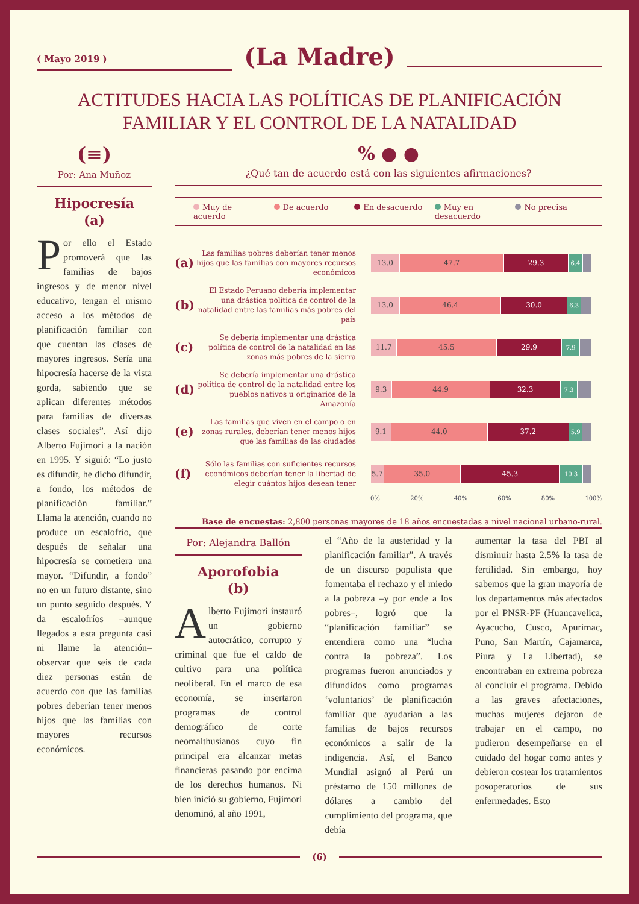( Mayo 2019 )
(La Madre)
ACTITUDES HACIA LAS POLÍTICAS DE PLANIFICACIÓN
FAMILIAR Y EL CONTROL DE LA NATALIDAD
(≡)
Por: Ana Muñoz
Hipocresía
(a)
Por ello el Estado promoverá que las familias de bajos ingresos y de menor nivel educativo, tengan el mismo acceso a los métodos de planificación familiar con que cuentan las clases de mayores ingresos. Sería una hipocresía hacerse de la vista gorda, sabiendo que se aplican diferentes métodos para familias de diversas clases sociales”. Así dijo Alberto Fujimori a la nación en 1995. Y siguió: “Lo justo es difundir, he dicho difundir, a fondo, los métodos de planificación familiar.” Llama la atención, cuando no produce un escalofrío, que después de señalar una hipocresía se cometiera una mayor. “Difundir, a fondo” no en un futuro distante, sino un punto seguido después. Y da escalofríos –aunque llegados a esta pregunta casi ni llame la atención– observar que seis de cada diez personas están de acuerdo con que las familias pobres deberían tener menos hijos que las familias con mayores recursos económicos.
% ● ●
¿Qué tan de acuerdo está con las siguientes afirmaciones?
Muy de acuerdo De acuerdo En desacuerdo Muy en desacuerdo No precisa
(a)
Las familias pobres deberían tener menos hijos que las familias con mayores recursos económicos
13.0 47.7 29.3
6.4
(b)
El Estado Peruano debería implementar una drástica política de control de la natalidad entre las familias más pobres del país
13.0 46.4 30.0
6.3
(c)
Se debería implementar una drástica política de control de la natalidad en las zonas más pobres de la sierra
11.7 45.5 29.9
7.9
(d)
Se debería implementar una drástica política de control de la natalidad entre los pueblos nativos u originarios de la Amazonía
9.3 44.9 32.3
7.3
(e)
Las familias que viven en el campo o en zonas rurales, deberían tener menos hijos que las familias de las ciudades
9.1 44.0 37.2
5.9
(f)
Sólo las familias con suficientes recursos económicos deberían tener la libertad de elegir cuántos hijos desean tener
5.7 35.0 45.3
10.3
0% 20% 40% 60% 80% 100%
Base de encuestas: 2,800 personas mayores de 18 años encuestadas a nivel nacional urbano-rural.
Por: Alejandra Ballón
Aporofobia
(b)
Alberto Fujimori instauró un gobierno autocrático, corrupto y criminal que fue el caldo de cultivo para una política neoliberal. En el marco de esa economía, se insertaron programas de control demográfico de corte neomalthusianos cuyo fin principal era alcanzar metas financieras pasando por encima de los derechos humanos. Ni bien inició su gobierno, Fujimori denominó, al año 1991,
el “Año de la austeridad y la planificación familiar”. A través de un discurso populista que fomentaba el rechazo y el miedo a la pobreza –y por ende a los pobres–, logró que la “planificación familiar” se entendiera como una “lucha contra la pobreza”. Los programas fueron anunciados y difundidos como programas ‘voluntarios’ de planificación familiar que ayudarían a las familias de bajos recursos económicos a salir de la indigencia. Así, el Banco Mundial asignó al Perú un préstamo de 150 millones de dólares a cambio del cumplimiento del programa, que debía
aumentar la tasa del PBI al disminuir hasta 2.5% la tasa de fertilidad. Sin embargo, hoy sabemos que la gran mayoría de los departamentos más afectados por el PNSR-PF (Huancavelica, Ayacucho, Cusco, Apurímac, Puno, San Martín, Cajamarca, Piura y La Libertad), se encontraban en extrema pobreza al concluir el programa. Debido a las graves afectaciones, muchas mujeres dejaron de trabajar en el campo, no pudieron desempeñarse en el cuidado del hogar como antes y debieron costear los tratamientos posoperatorios de sus enfermedades. Esto
(6)